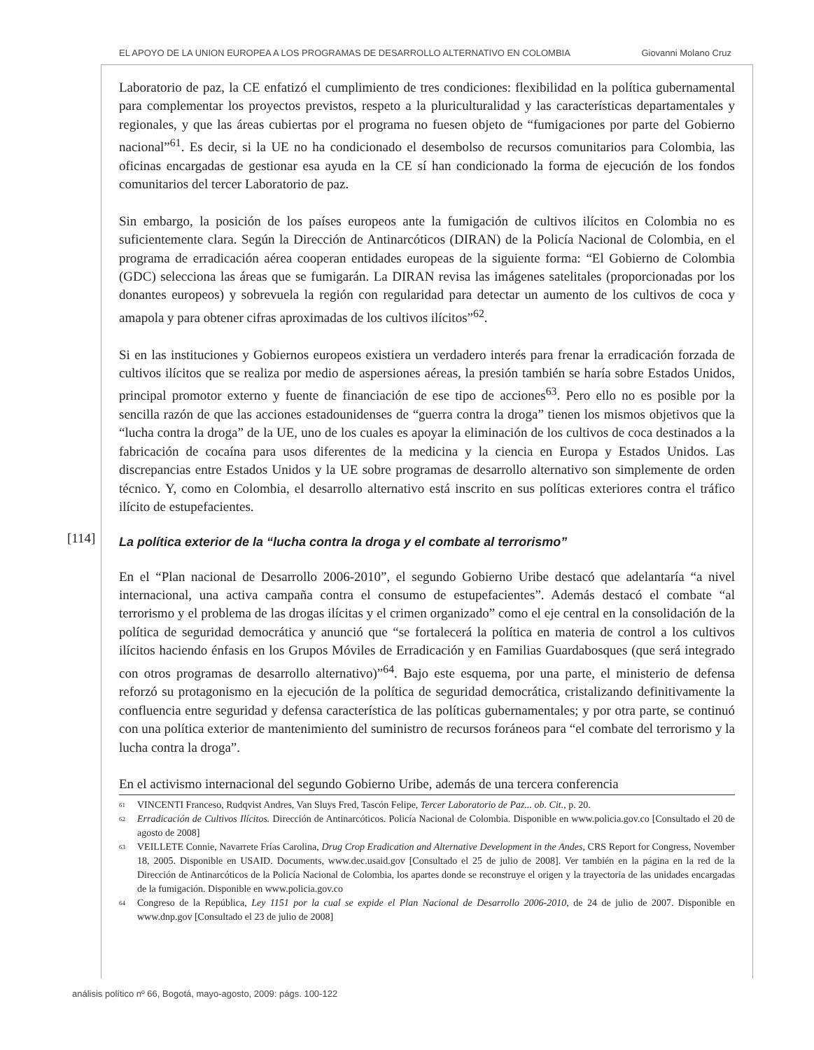EL APOYO DE LA UNION EUROPEA A LOS PROGRAMAS DE DESARROLLO ALTERNATIVO EN COLOMBIA Giovanni Molano Cruz
[114]
Laboratorio de paz, la CE enfatizó el cumplimiento de tres condiciones: flexibilidad en la política gubernamental para complementar los proyectos previstos, respeto a la pluriculturalidad y las características departamentales y regionales, y que las áreas cubiertas por el programa no fuesen objeto de “fumigaciones por parte del Gobierno nacional”<sup>61</sup>. Es decir, si la UE no ha condicionado el desembolso de recursos comunitarios para Colombia, las oficinas encargadas de gestionar esa ayuda en la CE sí han condicionado la forma de ejecución de los fondos comunitarios del tercer Laboratorio de paz.
Sin embargo, la posición de los países europeos ante la fumigación de cultivos ilícitos en Colombia no es suficientemente clara. Según la Dirección de Antinarcóticos (DIRAN) de la Policía Nacional de Colombia, en el programa de erradicación aérea cooperan entidades europeas de la siguiente forma: “El Gobierno de Colombia (GDC) selecciona las áreas que se fumigarán. La DIRAN revisa las imágenes satelitales (proporcionadas por los donantes europeos) y sobrevuela la región con regularidad para detectar un aumento de los cultivos de coca y amapola y para obtener cifras aproximadas de los cultivos ilícitos”<sup>62</sup>.
Si en las instituciones y Gobiernos europeos existiera un verdadero interés para frenar la erradicación forzada de cultivos ilícitos que se realiza por medio de aspersiones aéreas, la presión también se haría sobre Estados Unidos, principal promotor externo y fuente de financiación de ese tipo de acciones<sup>63</sup>. Pero ello no es posible por la sencilla razón de que las acciones estadounidenses de “guerra contra la droga” tienen los mismos objetivos que la “lucha contra la droga” de la UE, uno de los cuales es apoyar la eliminación de los cultivos de coca destinados a la fabricación de cocaína para usos diferentes de la medicina y la ciencia en Europa y Estados Unidos. Las discrepancias entre Estados Unidos y la UE sobre programas de desarrollo alternativo son simplemente de orden técnico. Y, como en Colombia, el desarrollo alternativo está inscrito en sus políticas exteriores contra el tráfico ilícito de estupefacientes.
La política exterior de la “lucha contra la droga y el combate al terrorismo”
En el “Plan nacional de Desarrollo 2006-2010”, el segundo Gobierno Uribe destacó que adelantaría “a nivel internacional, una activa campaña contra el consumo de estupefacientes”. Además destacó el combate “al terrorismo y el problema de las drogas ilícitas y el crimen organizado” como el eje central en la consolidación de la política de seguridad democrática y anunció que “se fortalecerá la política en materia de control a los cultivos ilícitos haciendo énfasis en los Grupos Móviles de Erradicación y en Familias Guardabosques (que será integrado con otros programas de desarrollo alternativo)”<sup>64</sup>. Bajo este esquema, por una parte, el ministerio de defensa reforzó su protagonismo en la ejecución de la política de seguridad democrática, cristalizando definitivamente la confluencia entre seguridad y defensa característica de las políticas gubernamentales; y por otra parte, se continuó con una política exterior de mantenimiento del suministro de recursos foráneos para “el combate del terrorismo y la lucha contra la droga”.
En el activismo internacional del segundo Gobierno Uribe, además de una tercera conferencia
<sup>61</sup> VINCENTI Franceso, Rudqvist Andres, Van Sluys Fred, Tascón Felipe, Tercer Laboratorio de Paz... ob. Cit., p. 20.
<sup>62</sup> Erradicación de Cultivos Ilícitos. Dirección de Antinarcóticos. Policía Nacional de Colombia. Disponible en www.policia.gov.co [Consultado el 20 de agosto de 2008]
<sup>63</sup> VEILLETE Connie, Navarrete Frías Carolina, Drug Crop Eradication and Alternative Development in the Andes, CRS Report for Congress, November 18, 2005. Disponible en USAID. Documents, www.dec.usaid.gov [Consultado el 25 de julio de 2008]. Ver también en la página en la red de la Dirección de Antinarcóticos de la Policía Nacional de Colombia, los apartes donde se reconstruye el origen y la trayectoria de las unidades encargadas de la fumigación. Disponible en www.policia.gov.co
<sup>64</sup> Congreso de la República, Ley 1151 por la cual se expide el Plan Nacional de Desarrollo 2006-2010, de 24 de julio de 2007. Disponible en www.dnp.gov [Consultado el 23 de julio de 2008]
análisis político nº 66, Bogotá, mayo-agosto, 2009: págs. 100-122